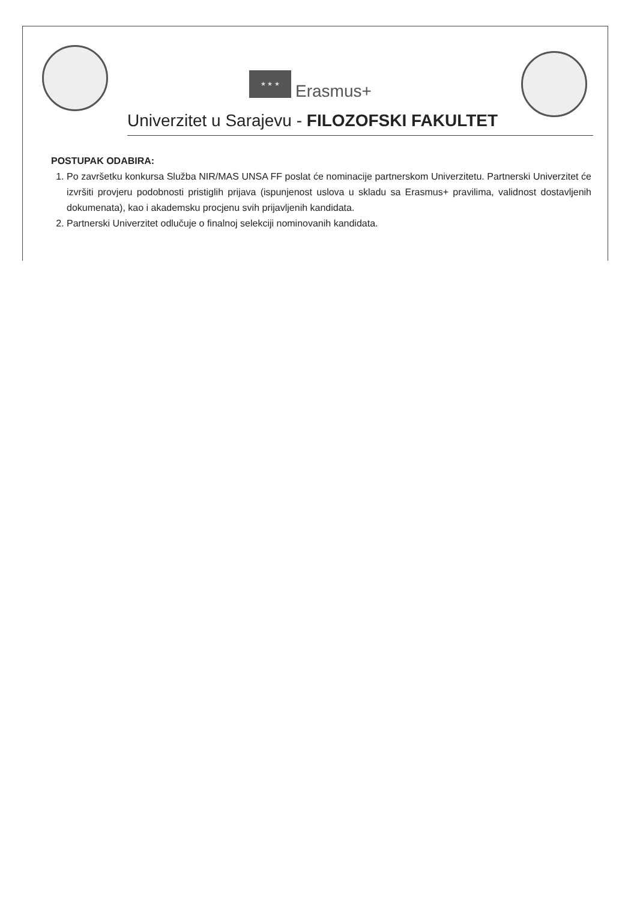★ ★ ★
Erasmus+
Univerzitet u Sarajevu - FILOZOFSKI FAKULTET
POSTUPAK ODABIRA:
1. Po završetku konkursa Služba NIR/MAS UNSA FF poslat će nominacije partnerskom Univerzitetu. Partnerski Univerzitet će izvršiti provjeru podobnosti pristiglih prijava (ispunjenost uslova u skladu sa Erasmus+ pravilima, validnost dostavljenih dokumenata), kao i akademsku procjenu svih prijavljenih kandidata.
2. Partnerski Univerzitet odlučuje o finalnoj selekciji nominovanih kandidata.